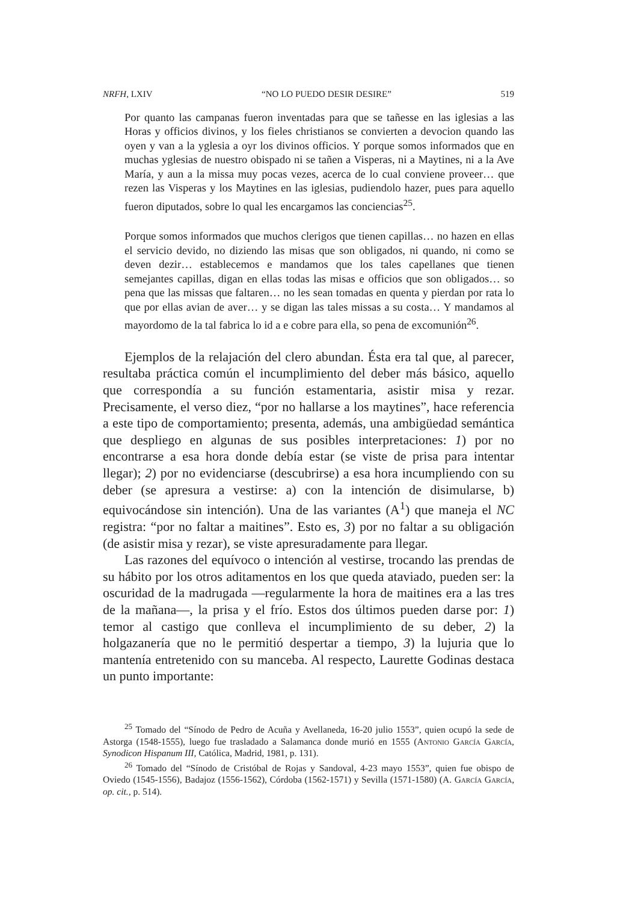NRFH, LXIV “NO LO PUEDO DESIR DESIRE” 519
Por quanto las campanas fueron inventadas para que se tañesse en las iglesias a las Horas y officios divinos, y los fieles christianos se convierten a devocion quando las oyen y van a la yglesia a oyr los divinos officios. Y porque somos informados que en muchas yglesias de nuestro obispado ni se tañen a Visperas, ni a Maytines, ni a la Ave María, y aun a la missa muy pocas vezes, acerca de lo cual conviene proveer… que rezen las Visperas y los Maytines en las iglesias, pudiendolo hazer, pues para aquello fueron diputados, sobre lo qual les encargamos las conciencias<sup>25</sup>.
Porque somos informados que muchos clerigos que tienen capillas… no hazen en ellas el servicio devido, no diziendo las misas que son obligados, ni quando, ni como se deven dezir… establecemos e mandamos que los tales capellanes que tienen semejantes capillas, digan en ellas todas las misas e officios que son obligados… so pena que las missas que faltaren… no les sean tomadas en quenta y pierdan por rata lo que por ellas avian de aver… y se digan las tales missas a su costa… Y mandamos al mayordomo de la tal fabrica lo id a e cobre para ella, so pena de excomunión<sup>26</sup>.
Ejemplos de la relajación del clero abundan. Ésta era tal que, al parecer, resultaba práctica común el incumplimiento del deber más básico, aquello que correspondía a su función estamentaria, asistir misa y rezar. Precisamente, el verso diez, “por no hallarse a los maytines”, hace referencia a este tipo de comportamiento; presenta, además, una ambigüedad semántica que despliego en algunas de sus posibles interpretaciones: 1) por no encontrarse a esa hora donde debía estar (se viste de prisa para intentar llegar); 2) por no evidenciarse (descubrirse) a esa hora incumpliendo con su deber (se apresura a vestirse: a) con la intención de disimularse, b) equivocándose sin intención). Una de las variantes (A<sup>1</sup>) que maneja el NC registra: “por no faltar a maitines”. Esto es, 3) por no faltar a su obligación (de asistir misa y rezar), se viste apresuradamente para llegar.
Las razones del equívoco o intención al vestirse, trocando las prendas de su hábito por los otros aditamentos en los que queda ataviado, pueden ser: la oscuridad de la madrugada —regularmente la hora de maitines era a las tres de la mañana—, la prisa y el frío. Estos dos últimos pueden darse por: 1) temor al castigo que conlleva el incumplimiento de su deber, 2) la holgazanería que no le permitió despertar a tiempo, 3) la lujuria que lo mantenía entretenido con su manceba. Al respecto, Laurette Godinas destaca un punto importante:
<sup>25</sup> Tomado del “Sínodo de Pedro de Acuña y Avellaneda, 16-20 julio 1553”, quien ocupó la sede de Astorga (1548-1555), luego fue trasladado a Salamanca donde murió en 1555 (Antonio García García, Synodicon Hispanum III, Católica, Madrid, 1981, p. 131).
<sup>26</sup> Tomado del “Sínodo de Cristóbal de Rojas y Sandoval, 4-23 mayo 1553”, quien fue obispo de Oviedo (1545-1556), Badajoz (1556-1562), Córdoba (1562-1571) y Sevilla (1571-1580) (A. García García, op. cit., p. 514).